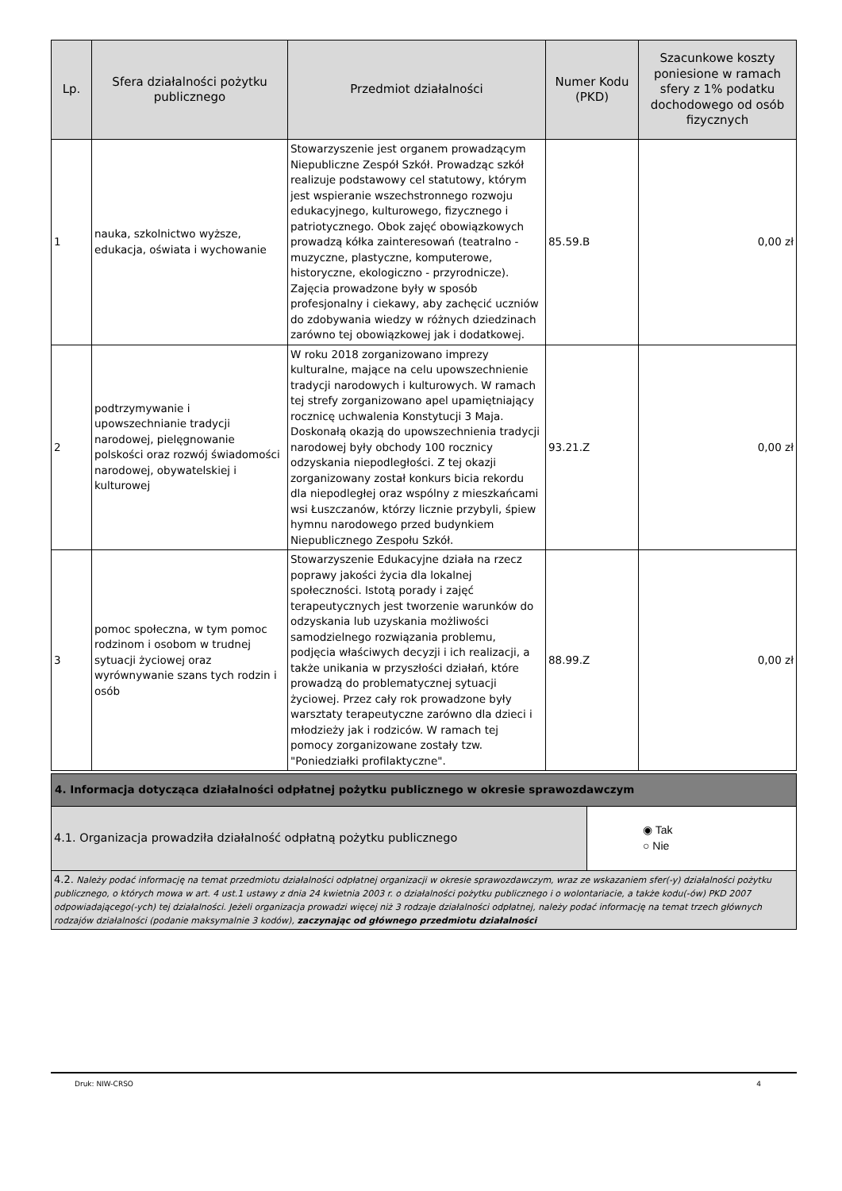| Lp. | Sfera działalności pożytku publicznego | Przedmiot działalności | Numer Kodu (PKD) | Szacunkowe koszty poniesione w ramach sfery z 1% podatku dochodowego od osób fizycznych |
| --- | --- | --- | --- | --- |
| 1 | nauka, szkolnictwo wyższe, edukacja, oświata i wychowanie | Stowarzyszenie jest organem prowadzącym Niepubliczne Zespół Szkół. Prowadząc szkół realizuje podstawowy cel statutowy, którym jest wspieranie wszechstronnego rozwoju edukacyjnego, kulturowego, fizycznego i patriotycznego. Obok zajęć obowiązkowych prowadzą kółka zainteresowań (teatralno - muzyczne, plastyczne, komputerowe, historyczne, ekologiczno - przyrodnicze). Zajęcia prowadzone były w sposób profesjonalny i ciekawy, aby zachęcić uczniów do zdobywania wiedzy w różnych dziedzinach zarówno tej obowiązkowej jak i dodatkowej. | 85.59.B | 0,00 zł |
| 2 | podtrzymywanie i upowszechnianie tradycji narodowej, pielęgnowanie polskości oraz rozwój świadomości narodowej, obywatelskiej i kulturowej | W roku 2018 zorganizowano imprezy kulturalne, mające na celu upowszechnienie tradycji narodowych i kulturowych. W ramach tej strefy zorganizowano apel upamiętniający rocznicę uchwalenia Konstytucji 3 Maja. Doskonałą okazją do upowszechnienia tradycji narodowej były obchody 100 rocznicy odzyskania niepodległości. Z tej okazji zorganizowany został konkurs bicia rekordu dla niepodległej oraz wspólny z mieszkańcami wsi Łuszczanów, którzy licznie przybyli, śpiew hymnu narodowego przed budynkiem Niepublicznego Zespołu Szkół. | 93.21.Z | 0,00 zł |
| 3 | pomoc społeczna, w tym pomoc rodzinom i osobom w trudnej sytuacji życiowej oraz wyrównywanie szans tych rodzin i osób | Stowarzyszenie Edukacyjne działa na rzecz poprawy jakości życia dla lokalnej społeczności. Istotą porady i zajęć terapeutycznych jest tworzenie warunków do odzyskania lub uzyskania możliwości samodzielnego rozwiązania problemu, podjęcia właściwych decyzji i ich realizacji, a także unikania w przyszłości działań, które prowadzą do problematycznej sytuacji życiowej. Przez cały rok prowadzone były warsztaty terapeutyczne zarówno dla dzieci i młodzieży jak i rodziców. W ramach tej pomocy zorganizowane zostały tzw. "Poniedziałki profilaktyczne". | 88.99.Z | 0,00 zł |
| 4. Informacja dotycząca działalności odpłatnej pożytku publicznego w okresie sprawozdawczym | |
| 4.1. Organizacja prowadziła działalność odpłatną pożytku publicznego | ◉ Tak ○ Nie |
| 4.2. Należy podać informację na temat przedmiotu działalności odpłatnej organizacji w okresie sprawozdawczym, wraz ze wskazaniem sfer(-y) działalności pożytku publicznego, o których mowa w art. 4 ust.1 ustawy z dnia 24 kwietnia 2003 r. o działalności pożytku publicznego i o wolontariacie, a także kodu(-ów) PKD 2007 odpowiadającego(-ych) tej działalności. Jeżeli organizacja prowadzi więcej niż 3 rodzaje działalności odpłatnej, należy podać informację na temat trzech głównych rodzajów działalności (podanie maksymalnie 3 kodów), zaczynając od głównego przedmiotu działalności | |
Druk: NIW-CRSO 4